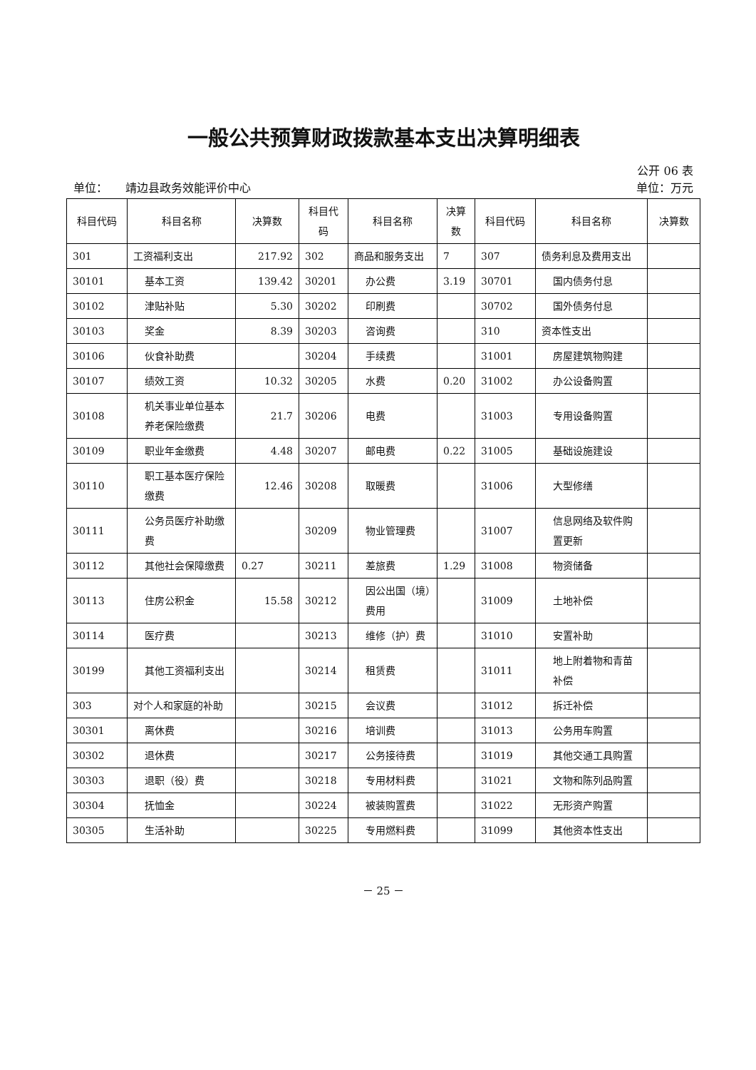一般公共预算财政拨款基本支出决算明细表
公开 06 表
单位： 靖边县政务效能评价中心 单位：万元
| 科目代码 | 科目名称 | 决算数 | 科目代码 | 科目名称 | 决算数 | 科目代码 | 科目名称 | 决算数 |
| --- | --- | --- | --- | --- | --- | --- | --- | --- |
| 301 | 工资福利支出 | 217.92 | 302 | 商品和服务支出 | 7 | 307 | 债务利息及费用支出 | |
| 30101 | 基本工资 | 139.42 | 30201 | 办公费 | 3.19 | 30701 | 国内债务付息 | |
| 30102 | 津贴补贴 | 5.30 | 30202 | 印刷费 | | 30702 | 国外债务付息 | |
| 30103 | 奖金 | 8.39 | 30203 | 咨询费 | | 310 | 资本性支出 | |
| 30106 | 伙食补助费 | | 30204 | 手续费 | | 31001 | 房屋建筑物购建 | |
| 30107 | 绩效工资 | 10.32 | 30205 | 水费 | 0.20 | 31002 | 办公设备购置 | |
| 30108 | 机关事业单位基本养老保险缴费 | 21.7 | 30206 | 电费 | | 31003 | 专用设备购置 | |
| 30109 | 职业年金缴费 | 4.48 | 30207 | 邮电费 | 0.22 | 31005 | 基础设施建设 | |
| 30110 | 职工基本医疗保险缴费 | 12.46 | 30208 | 取暖费 | | 31006 | 大型修缮 | |
| 30111 | 公务员医疗补助缴费 | | 30209 | 物业管理费 | | 31007 | 信息网络及软件购置更新 | |
| 30112 | 其他社会保障缴费 | 0.27 | 30211 | 差旅费 | 1.29 | 31008 | 物资储备 | |
| 30113 | 住房公积金 | 15.58 | 30212 | 因公出国（境）费用 | | 31009 | 土地补偿 | |
| 30114 | 医疗费 | | 30213 | 维修（护）费 | | 31010 | 安置补助 | |
| 30199 | 其他工资福利支出 | | 30214 | 租赁费 | | 31011 | 地上附着物和青苗补偿 | |
| 303 | 对个人和家庭的补助 | | 30215 | 会议费 | | 31012 | 拆迁补偿 | |
| 30301 | 离休费 | | 30216 | 培训费 | | 31013 | 公务用车购置 | |
| 30302 | 退休费 | | 30217 | 公务接待费 | | 31019 | 其他交通工具购置 | |
| 30303 | 退职（役）费 | | 30218 | 专用材料费 | | 31021 | 文物和陈列品购置 | |
| 30304 | 抚恤金 | | 30224 | 被装购置费 | | 31022 | 无形资产购置 | |
| 30305 | 生活补助 | | 30225 | 专用燃料费 | | 31099 | 其他资本性支出 | |
－ 25 －